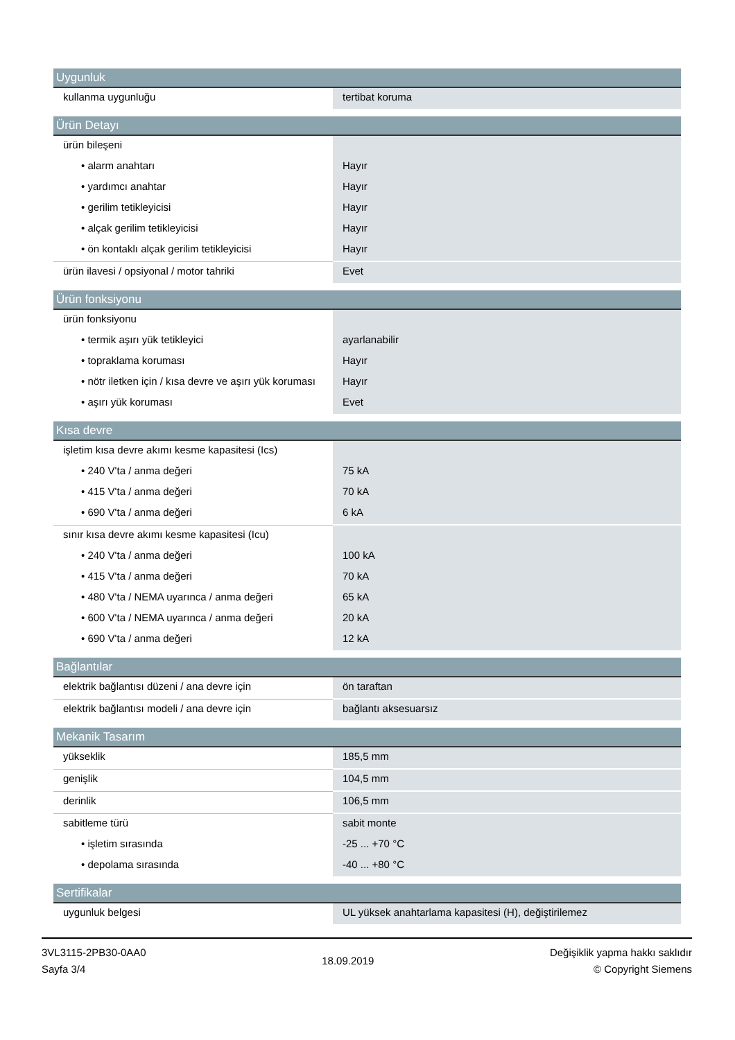| Uygunluk | |
| --- | --- |
| kullanma uygunluğu | tertibat koruma |
| Ürün Detayı | |
| --- | --- |
| ürün bileşeni | |
| • alarm anahtarı | Hayır |
| • yardımcı anahtar | Hayır |
| • gerilim tetikleyicisi | Hayır |
| • alçak gerilim tetikleyicisi | Hayır |
| • ön kontaklı alçak gerilim tetikleyicisi | Hayır |
| ürün ilavesi / opsiyonal / motor tahriki | Evet |
| Ürün fonksiyonu | |
| --- | --- |
| ürün fonksiyonu | |
| • termik aşırı yük tetikleyici | ayarlanabilir |
| • topraklama koruması | Hayır |
| • nötr iletken için / kısa devre ve aşırı yük koruması | Hayır |
| • aşırı yük koruması | Evet |
| Kısa devre | |
| --- | --- |
| işletim kısa devre akımı kesme kapasitesi (Ics) | |
| • 240 V'ta / anma değeri | 75 kA |
| • 415 V'ta / anma değeri | 70 kA |
| • 690 V'ta / anma değeri | 6 kA |
| sınır kısa devre akımı kesme kapasitesi (Icu) | |
| • 240 V'ta / anma değeri | 100 kA |
| • 415 V'ta / anma değeri | 70 kA |
| • 480 V'ta / NEMA uyarınca / anma değeri | 65 kA |
| • 600 V'ta / NEMA uyarınca / anma değeri | 20 kA |
| • 690 V'ta / anma değeri | 12 kA |
| Bağlantılar | |
| --- | --- |
| elektrik bağlantısı düzeni / ana devre için | ön taraftan |
| elektrik bağlantısı modeli / ana devre için | bağlantı aksesuarsız |
| Mekanik Tasarım | |
| --- | --- |
| yükseklik | 185,5 mm |
| genişlik | 104,5 mm |
| derinlik | 106,5 mm |
| sabitleme türü | sabit monte |
| • işletim sırasında | -25 ... +70 °C |
| • depolama sırasında | -40 ... +80 °C |
| Sertifikalar | |
| --- | --- |
| uygunluk belgesi | UL yüksek anahtarlama kapasitesi (H), değiştirilemez |
3VL3115-2PB30-0AA0
Sayfa 3/4
18.09.2019
Değişiklik yapma hakkı saklıdır
© Copyright Siemens